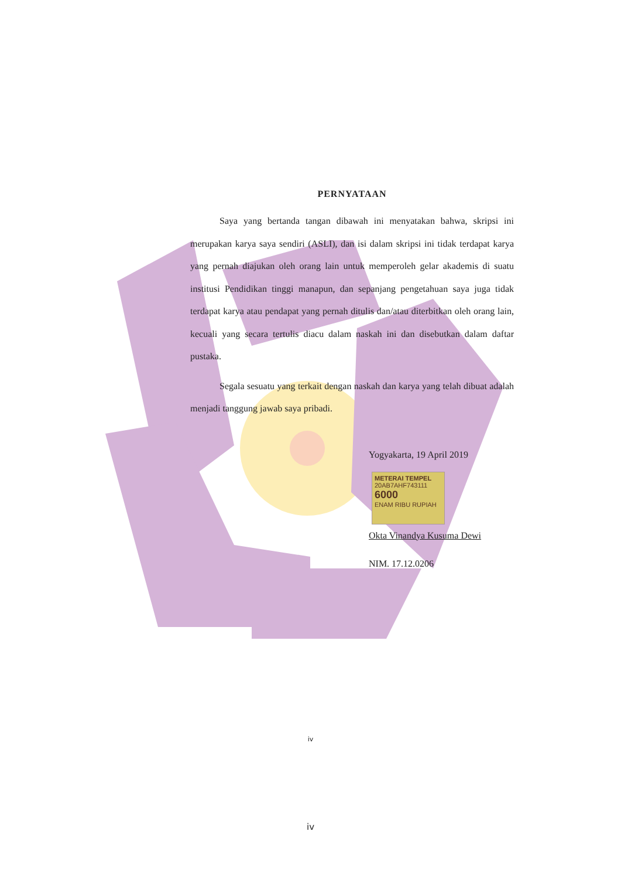PERNYATAAN
Saya yang bertanda tangan dibawah ini menyatakan bahwa, skripsi ini merupakan karya saya sendiri (ASLI), dan isi dalam skripsi ini tidak terdapat karya yang pernah diajukan oleh orang lain untuk memperoleh gelar akademis di suatu institusi Pendidikan tinggi manapun, dan sepanjang pengetahuan saya juga tidak terdapat karya atau pendapat yang pernah ditulis dan/atau diterbitkan oleh orang lain, kecuali yang secara tertulis diacu dalam naskah ini dan disebutkan dalam daftar pustaka.
Segala sesuatu yang terkait dengan naskah dan karya yang telah dibuat adalah menjadi tanggung jawab saya pribadi.
Yogyakarta, 19 April 2019
METERAI TEMPEL
20AB7AHF743111
6000
ENAM RIBU RUPIAH
Okta Vinandya Kusuma Dewi
NIM. 17.12.0206
iv
iv